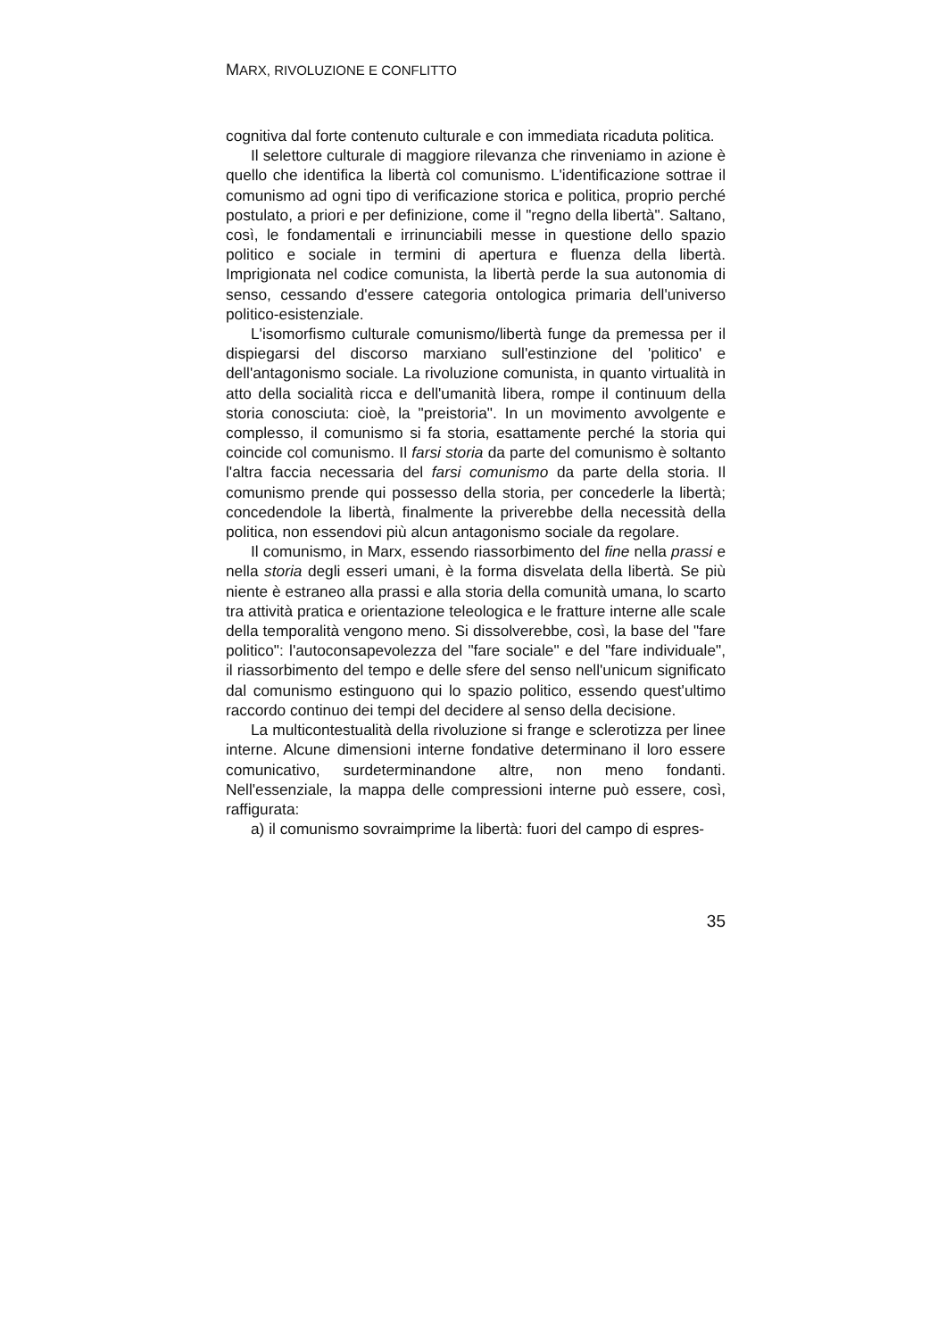MARX, RIVOLUZIONE E CONFLITTO
cognitiva dal forte contenuto culturale e con immediata ricaduta politica.
Il selettore culturale di maggiore rilevanza che rinveniamo in azione è quello che identifica la libertà col comunismo. L'identificazione sottrae il comunismo ad ogni tipo di verificazione storica e politica, proprio perché postulato, a priori e per definizione, come il "regno della libertà". Saltano, così, le fondamentali e irrinunciabili messe in questione dello spazio politico e sociale in termini di apertura e fluenza della libertà. Imprigionata nel codice comunista, la libertà perde la sua autonomia di senso, cessando d'essere categoria ontologica primaria dell'universo politico-esistenziale.
L'isomorfismo culturale comunismo/libertà funge da premessa per il dispiegarsi del discorso marxiano sull'estinzione del 'politico' e dell'antagonismo sociale. La rivoluzione comunista, in quanto virtualità in atto della socialità ricca e dell'umanità libera, rompe il continuum della storia conosciuta: cioè, la "preistoria". In un movimento avvolgente e complesso, il comunismo si fa storia, esattamente perché la storia qui coincide col comunismo. Il farsi storia da parte del comunismo è soltanto l'altra faccia necessaria del farsi comunismo da parte della storia. Il comunismo prende qui possesso della storia, per concederle la libertà; concedendole la libertà, finalmente la priverebbe della necessità della politica, non essendovi più alcun antagonismo sociale da regolare.
Il comunismo, in Marx, essendo riassorbimento del fine nella prassi e nella storia degli esseri umani, è la forma disvelata della libertà. Se più niente è estraneo alla prassi e alla storia della comunità umana, lo scarto tra attività pratica e orientazione teleologica e le fratture interne alle scale della temporalità vengono meno. Si dissolverebbe, così, la base del "fare politico": l'autoconsapevolezza del "fare sociale" e del "fare individuale", il riassorbimento del tempo e delle sfere del senso nell'unicum significato dal comunismo estinguono qui lo spazio politico, essendo quest'ultimo raccordo continuo dei tempi del decidere al senso della decisione.
La multicontestualità della rivoluzione si frange e sclerotizza per linee interne. Alcune dimensioni interne fondative determinano il loro essere comunicativo, surdeterminandone altre, non meno fondanti. Nell'essenziale, la mappa delle compressioni interne può essere, così, raffigurata:
a) il comunismo sovraimprime la libertà: fuori del campo di espres-
35